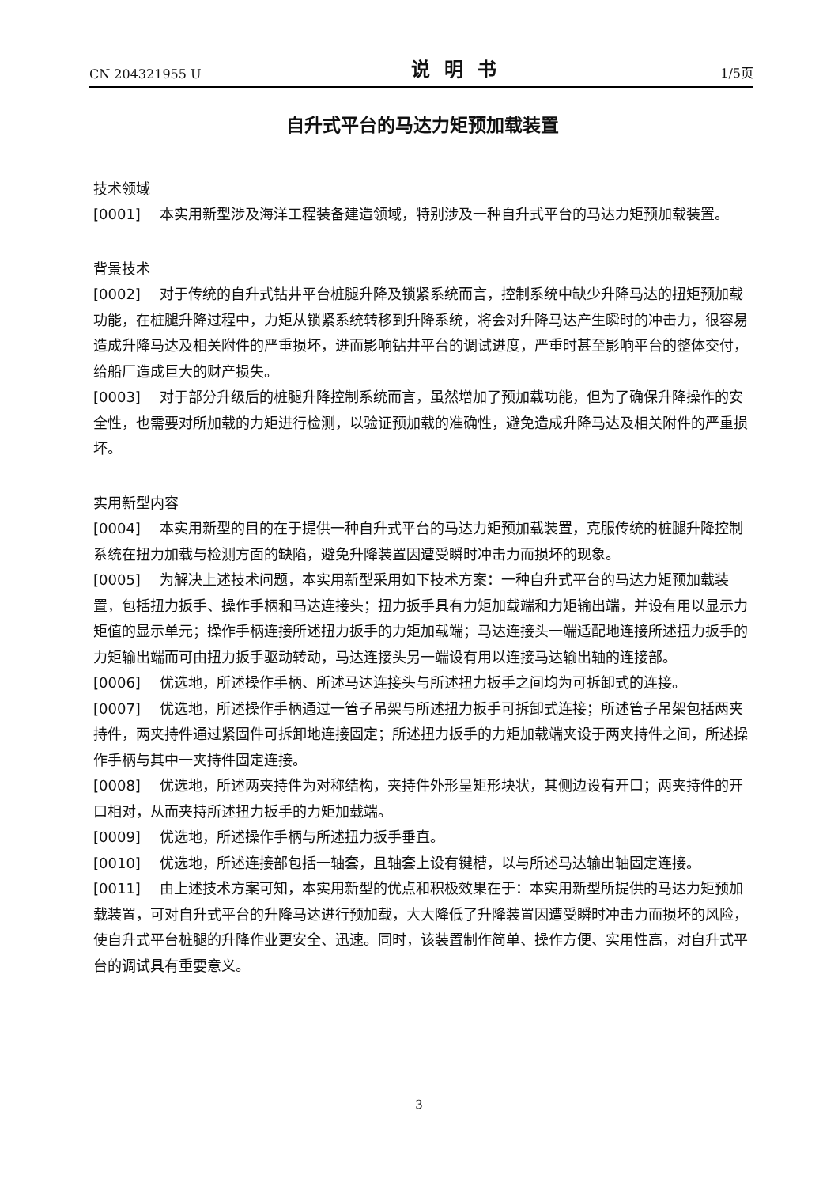CN 204321955 U 说明书 1/5页
自升式平台的马达力矩预加载装置
技术领域
[0001] 本实用新型涉及海洋工程装备建造领域，特别涉及一种自升式平台的马达力矩预加载装置。
背景技术
[0002] 对于传统的自升式钻井平台桩腿升降及锁紧系统而言，控制系统中缺少升降马达的扭矩预加载功能，在桩腿升降过程中，力矩从锁紧系统转移到升降系统，将会对升降马达产生瞬时的冲击力，很容易造成升降马达及相关附件的严重损坏，进而影响钻井平台的调试进度，严重时甚至影响平台的整体交付，给船厂造成巨大的财产损失。
[0003] 对于部分升级后的桩腿升降控制系统而言，虽然增加了预加载功能，但为了确保升降操作的安全性，也需要对所加载的力矩进行检测，以验证预加载的准确性，避免造成升降马达及相关附件的严重损坏。
实用新型内容
[0004] 本实用新型的目的在于提供一种自升式平台的马达力矩预加载装置，克服传统的桩腿升降控制系统在扭力加载与检测方面的缺陷，避免升降装置因遭受瞬时冲击力而损坏的现象。
[0005] 为解决上述技术问题，本实用新型采用如下技术方案：一种自升式平台的马达力矩预加载装置，包括扭力扳手、操作手柄和马达连接头；扭力扳手具有力矩加载端和力矩输出端，并设有用以显示力矩值的显示单元；操作手柄连接所述扭力扳手的力矩加载端；马达连接头一端适配地连接所述扭力扳手的力矩输出端而可由扭力扳手驱动转动，马达连接头另一端设有用以连接马达输出轴的连接部。
[0006] 优选地，所述操作手柄、所述马达连接头与所述扭力扳手之间均为可拆卸式的连接。
[0007] 优选地，所述操作手柄通过一管子吊架与所述扭力扳手可拆卸式连接；所述管子吊架包括两夹持件，两夹持件通过紧固件可拆卸地连接固定；所述扭力扳手的力矩加载端夹设于两夹持件之间，所述操作手柄与其中一夹持件固定连接。
[0008] 优选地，所述两夹持件为对称结构，夹持件外形呈矩形块状，其侧边设有开口；两夹持件的开口相对，从而夹持所述扭力扳手的力矩加载端。
[0009] 优选地，所述操作手柄与所述扭力扳手垂直。
[0010] 优选地，所述连接部包括一轴套，且轴套上设有键槽，以与所述马达输出轴固定连接。
[0011] 由上述技术方案可知，本实用新型的优点和积极效果在于：本实用新型所提供的马达力矩预加载装置，可对自升式平台的升降马达进行预加载，大大降低了升降装置因遭受瞬时冲击力而损坏的风险，使自升式平台桩腿的升降作业更安全、迅速。同时，该装置制作简单、操作方便、实用性高，对自升式平台的调试具有重要意义。
3